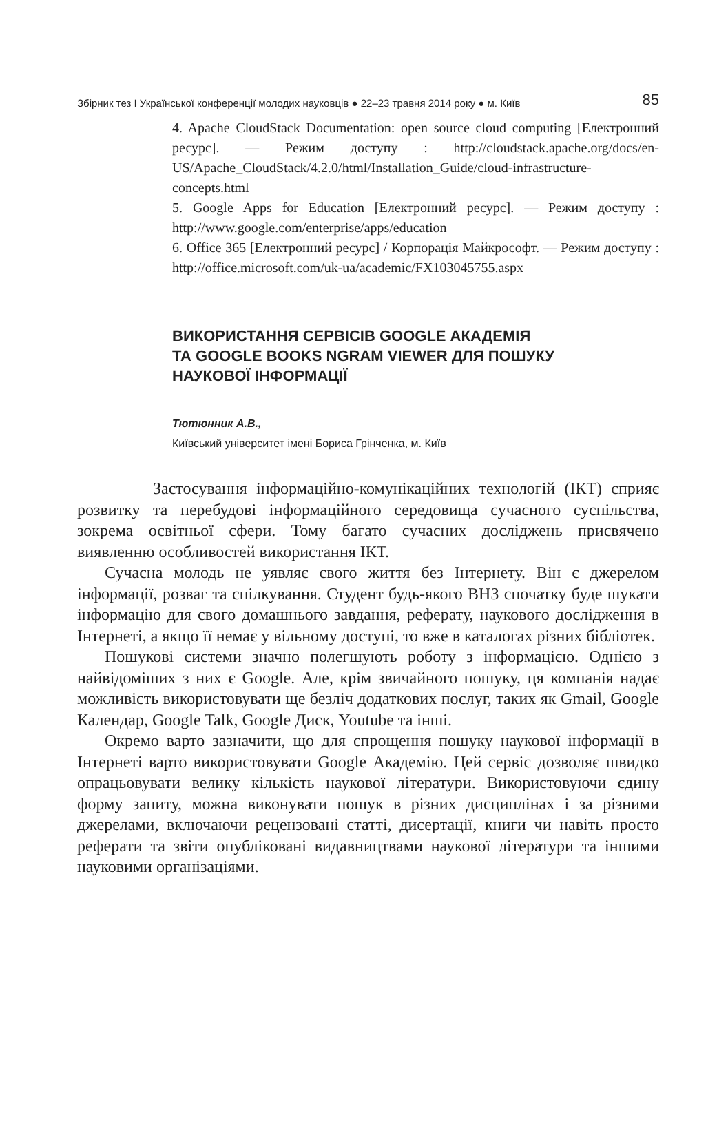Збірник тез I Української конференції молодих науковців ● 22–23 травня 2014 року ● м. Київ 85
4. Apache CloudStack Documentation: open source cloud computing [Електронний ресурс]. — Режим доступу : http://cloudstack.apache.org/docs/en-US/Apache_CloudStack/4.2.0/html/Installation_Guide/cloud-infrastructure-concepts.html
5. Google Apps for Education [Електронний ресурс]. — Режим доступу : http://www.google.com/enterprise/apps/education
6. Office 365 [Електронний ресурс] / Корпорація Майкрософт. — Режим доступу : http://office.microsoft.com/uk-ua/academic/FX103045755.aspx
ВИКОРИСТАННЯ СЕРВІСІВ GOOGLE АКАДЕМІЯ
ТА GOOGLE BOOKS NGRAM VIEWER ДЛЯ ПОШУКУ
НАУКОВОЇ ІНФОРМАЦІЇ
Тютюнник А.В.,
Київський університет імені Бориса Грінченка, м. Київ
Застосування інформаційно-комунікаційних технологій (ІКТ) сприяє розвитку та перебудові інформаційного середовища сучасного суспільства, зокрема освітньої сфери. Тому багато сучасних досліджень присвячено виявленню особливостей використання ІКТ.
Сучасна молодь не уявляє свого життя без Інтернету. Він є джерелом інформації, розваг та спілкування. Студент будь-якого ВНЗ спочатку буде шукати інформацію для свого домашнього завдання, реферату, наукового дослідження в Інтернеті, а якщо її немає у вільному доступі, то вже в каталогах різних бібліотек.
Пошукові системи значно полегшують роботу з інформацією. Однією з найвідоміших з них є Google. Але, крім звичайного пошуку, ця компанія надає можливість використовувати ще безліч додаткових послуг, таких як Gmail, Google Календар, Google Talk, Google Диск, Youtube та інші.
Окремо варто зазначити, що для спрощення пошуку наукової інформації в Інтернеті варто використовувати Google Академію. Цей сервіс дозволяє швидко опрацьовувати велику кількість наукової літератури. Використовуючи єдину форму запиту, можна виконувати пошук в різних дисциплінах і за різними джерелами, включаючи рецензовані статті, дисертації, книги чи навіть просто реферати та звіти опубліковані видавництвами наукової літератури та іншими науковими організаціями.